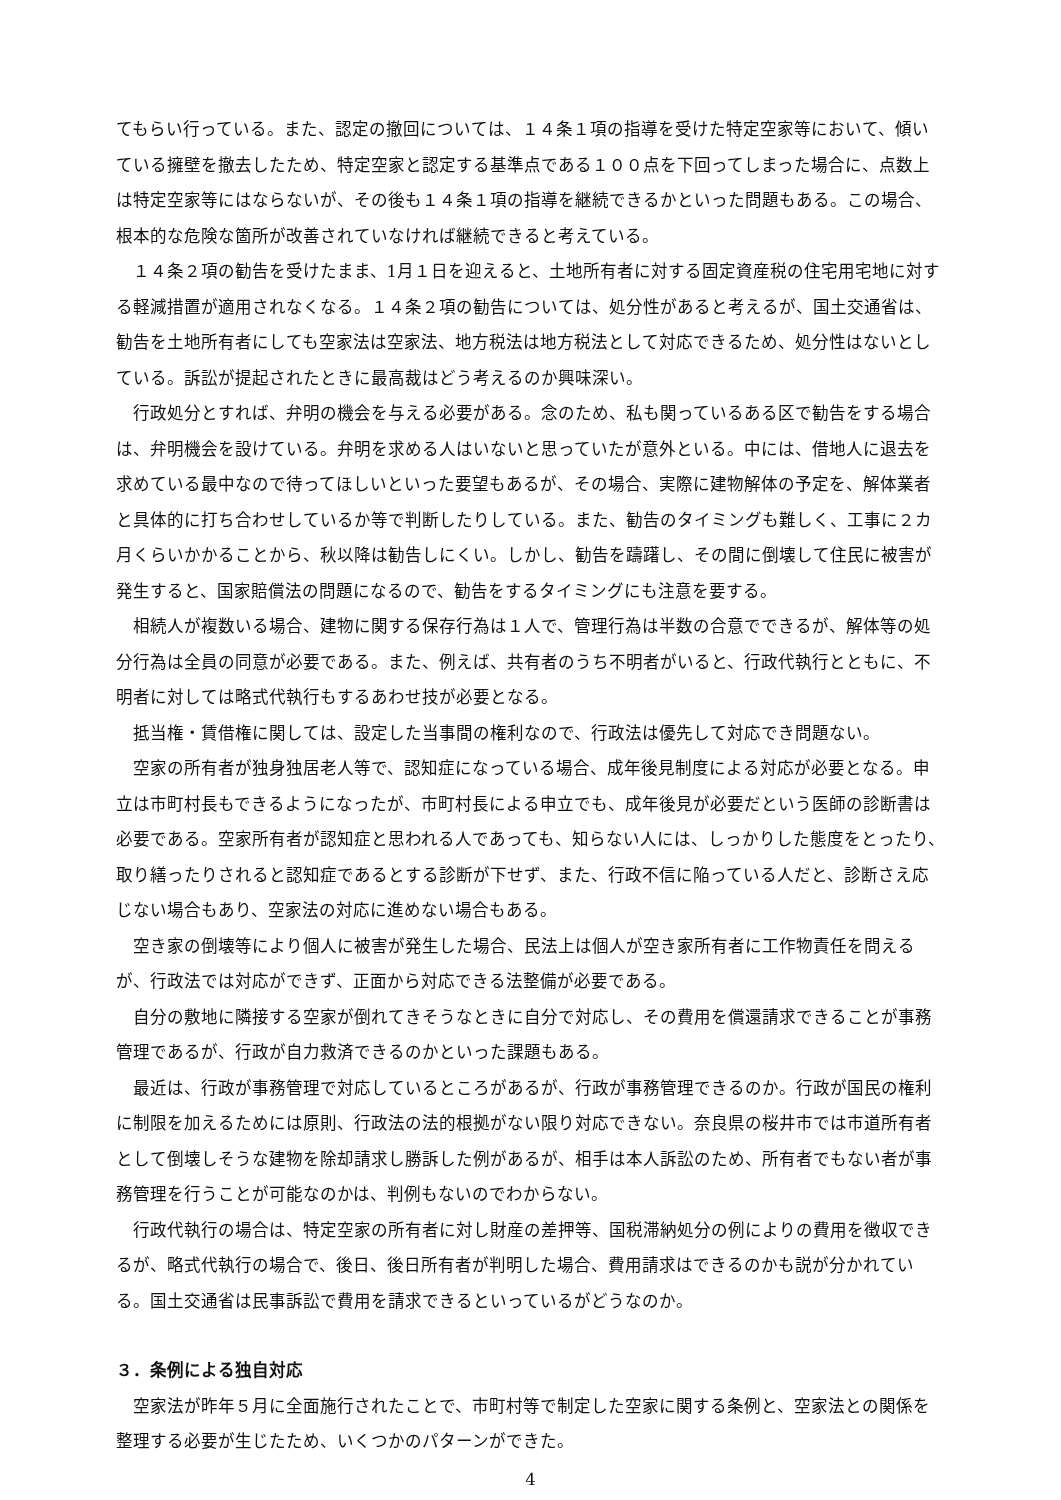てもらい行っている。また、認定の撤回については、１４条１項の指導を受けた特定空家等において、傾いている擁壁を撤去したため、特定空家と認定する基準点である１００点を下回ってしまった場合に、点数上は特定空家等にはならないが、その後も１４条１項の指導を継続できるかといった問題もある。この場合、根本的な危険な箇所が改善されていなければ継続できると考えている。
１４条２項の勧告を受けたまま、1月１日を迎えると、土地所有者に対する固定資産税の住宅用宅地に対する軽減措置が適用されなくなる。１４条２項の勧告については、処分性があると考えるが、国土交通省は、勧告を土地所有者にしても空家法は空家法、地方税法は地方税法として対応できるため、処分性はないとしている。訴訟が提起されたときに最高裁はどう考えるのか興味深い。
行政処分とすれば、弁明の機会を与える必要がある。念のため、私も関っているある区で勧告をする場合は、弁明機会を設けている。弁明を求める人はいないと思っていたが意外といる。中には、借地人に退去を求めている最中なので待ってほしいといった要望もあるが、その場合、実際に建物解体の予定を、解体業者と具体的に打ち合わせしているか等で判断したりしている。また、勧告のタイミングも難しく、工事に２カ月くらいかかることから、秋以降は勧告しにくい。しかし、勧告を躊躇し、その間に倒壊して住民に被害が発生すると、国家賠償法の問題になるので、勧告をするタイミングにも注意を要する。
相続人が複数いる場合、建物に関する保存行為は１人で、管理行為は半数の合意でできるが、解体等の処分行為は全員の同意が必要である。また、例えば、共有者のうち不明者がいると、行政代執行とともに、不明者に対しては略式代執行もするあわせ技が必要となる。
抵当権・賃借権に関しては、設定した当事間の権利なので、行政法は優先して対応でき問題ない。
空家の所有者が独身独居老人等で、認知症になっている場合、成年後見制度による対応が必要となる。申立は市町村長もできるようになったが、市町村長による申立でも、成年後見が必要だという医師の診断書は必要である。空家所有者が認知症と思われる人であっても、知らない人には、しっかりした態度をとったり、取り繕ったりされると認知症であるとする診断が下せず、また、行政不信に陥っている人だと、診断さえ応じない場合もあり、空家法の対応に進めない場合もある。
空き家の倒壊等により個人に被害が発生した場合、民法上は個人が空き家所有者に工作物責任を問えるが、行政法では対応ができず、正面から対応できる法整備が必要である。
自分の敷地に隣接する空家が倒れてきそうなときに自分で対応し、その費用を償還請求できることが事務管理であるが、行政が自力救済できるのかといった課題もある。
最近は、行政が事務管理で対応しているところがあるが、行政が事務管理できるのか。行政が国民の権利に制限を加えるためには原則、行政法の法的根拠がない限り対応できない。奈良県の桜井市では市道所有者として倒壊しそうな建物を除却請求し勝訴した例があるが、相手は本人訴訟のため、所有者でもない者が事務管理を行うことが可能なのかは、判例もないのでわからない。
行政代執行の場合は、特定空家の所有者に対し財産の差押等、国税滞納処分の例によりの費用を徴収できるが、略式代執行の場合で、後日、後日所有者が判明した場合、費用請求はできるのかも説が分かれている。国土交通省は民事訴訟で費用を請求できるといっているがどうなのか。
３．条例による独自対応
空家法が昨年５月に全面施行されたことで、市町村等で制定した空家に関する条例と、空家法との関係を整理する必要が生じたため、いくつかのパターンができた。
4